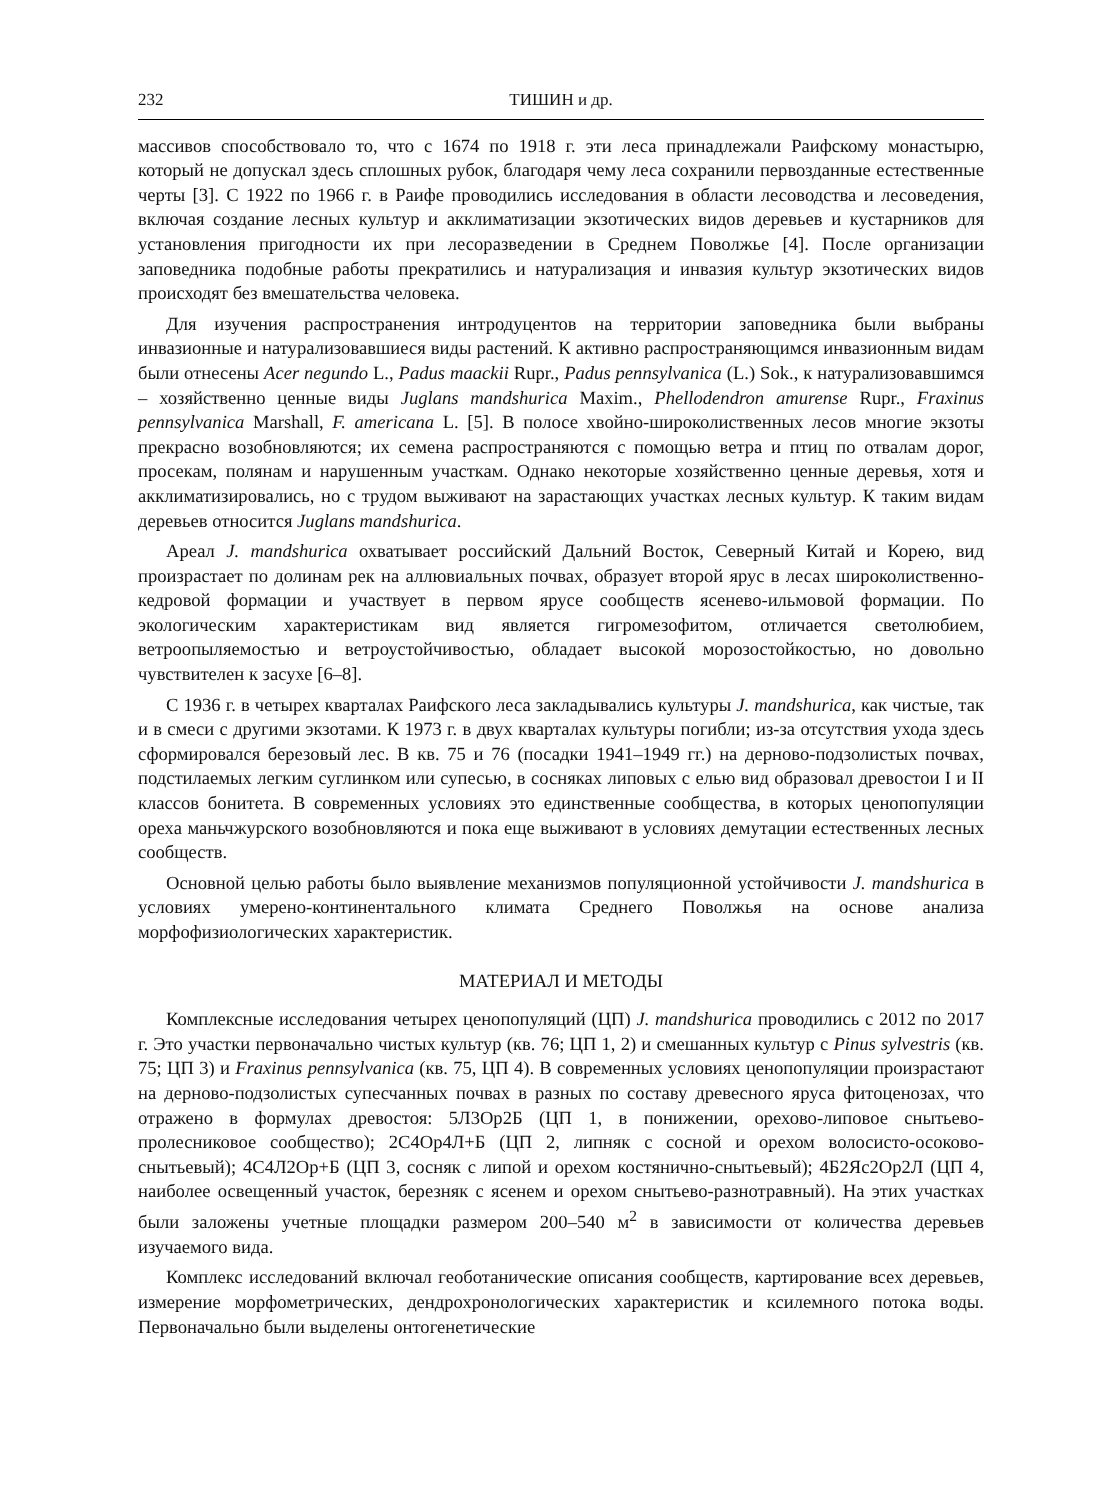232 ТИШИН и др.
массивов способствовало то, что с 1674 по 1918 г. эти леса принадлежали Раифскому монастырю, который не допускал здесь сплошных рубок, благодаря чему леса сохранили первозданные естественные черты [3]. С 1922 по 1966 г. в Раифе проводились исследования в области лесоводства и лесоведения, включая создание лесных культур и акклиматизации экзотических видов деревьев и кустарников для установления пригодности их при лесоразведении в Среднем Поволжье [4]. После организации заповедника подобные работы прекратились и натурализация и инвазия культур экзотических видов происходят без вмешательства человека.
Для изучения распространения интродуцентов на территории заповедника были выбраны инвазионные и натурализовавшиеся виды растений. К активно распространяющимся инвазионным видам были отнесены Acer negundo L., Padus maackii Rupr., Padus pennsylvanica (L.) Sok., к натурализовавшимся – хозяйственно ценные виды Juglans mandshurica Maxim., Phellodendron amurense Rupr., Fraxinus pennsylvanica Marshall, F. americana L. [5]. В полосе хвойно-широколиственных лесов многие экзоты прекрасно возобновляются; их семена распространяются с помощью ветра и птиц по отвалам дорог, просекам, полянам и нарушенным участкам. Однако некоторые хозяйственно ценные деревья, хотя и акклиматизировались, но с трудом выживают на зарастающих участках лесных культур. К таким видам деревьев относится Juglans mandshurica.
Ареал J. mandshurica охватывает российский Дальний Восток, Северный Китай и Корею, вид произрастает по долинам рек на аллювиальных почвах, образует второй ярус в лесах широколиственно-кедровой формации и участвует в первом ярусе сообществ ясенево-ильмовой формации. По экологическим характеристикам вид является гигромезофитом, отличается светолюбием, ветроопыляемостью и ветроустойчивостью, обладает высокой морозостойкостью, но довольно чувствителен к засухе [6–8].
С 1936 г. в четырех кварталах Раифского леса закладывались культуры J. mandshurica, как чистые, так и в смеси с другими экзотами. К 1973 г. в двух кварталах культуры погибли; из-за отсутствия ухода здесь сформировался березовый лес. В кв. 75 и 76 (посадки 1941–1949 гг.) на дерново-подзолистых почвах, подстилаемых легким суглинком или супесью, в сосняках липовых с елью вид образовал древостои I и II классов бонитета. В современных условиях это единственные сообщества, в которых ценопопуляции ореха маньчжурского возобновляются и пока еще выживают в условиях демутации естественных лесных сообществ.
Основной целью работы было выявление механизмов популяционной устойчивости J. mandshurica в условиях умерено-континентального климата Среднего Поволжья на основе анализа морфофизиологических характеристик.
МАТЕРИАЛ И МЕТОДЫ
Комплексные исследования четырех ценопопуляций (ЦП) J. mandshurica проводились с 2012 по 2017 г. Это участки первоначально чистых культур (кв. 76; ЦП 1, 2) и смешанных культур с Pinus sylvestris (кв. 75; ЦП 3) и Fraxinus pennsylvanica (кв. 75, ЦП 4). В современных условиях ценопопуляции произрастают на дерново-подзолистых супесчанных почвах в разных по составу древесного яруса фитоценозах, что отражено в формулах древостоя: 5Л3Ор2Б (ЦП 1, в понижении, орехово-липовое снытьево-пролесниковое сообщество); 2С4Ор4Л+Б (ЦП 2, липняк с сосной и орехом волосисто-осоково-снытьевый); 4С4Л2Ор+Б (ЦП 3, сосняк с липой и орехом костянично-снытьевый); 4Б2Яс2Ор2Л (ЦП 4, наиболее освещенный участок, березняк с ясенем и орехом снытьево-разнотравный). На этих участках были заложены учетные площадки размером 200–540 м<sup>2</sup> в зависимости от количества деревьев изучаемого вида.
Комплекс исследований включал геоботанические описания сообществ, картирование всех деревьев, измерение морфометрических, дендрохронологических характеристик и ксилемного потока воды. Первоначально были выделены онтогенетические